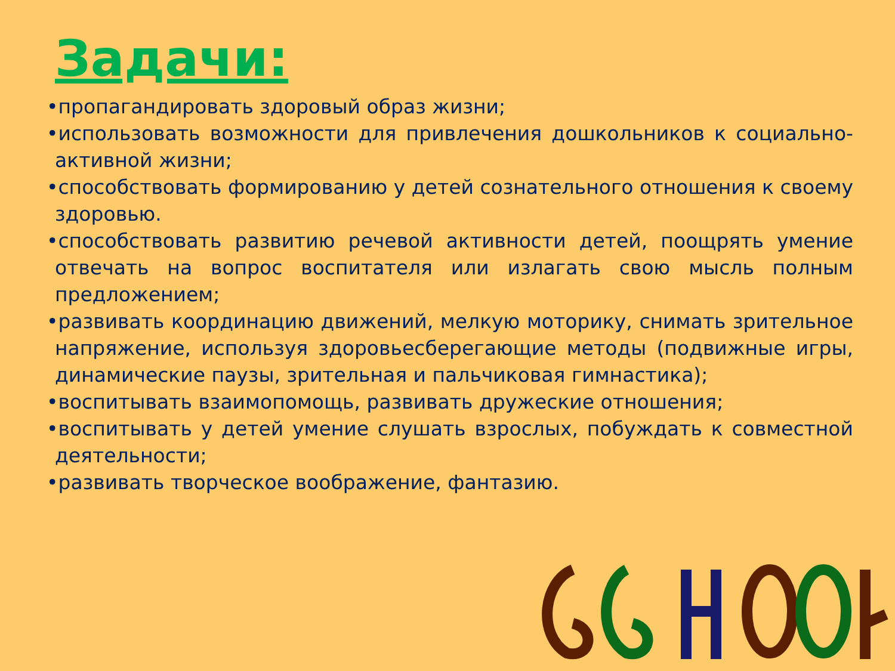Задачи:
•пропагандировать здоровый образ жизни;
•использовать возможности для привлечения дошкольников к социально-активной жизни;
•способствовать формированию у детей сознательного отношения к своему здоровью.
•способствовать развитию речевой активности детей, поощрять умение отвечать на вопрос воспитателя или излагать свою мысль полным предложением;
•развивать координацию движений, мелкую моторику, снимать зрительное напряжение, используя здоровьесберегающие методы (подвижные игры, динамические паузы, зрительная и пальчиковая гимнастика);
•воспитывать взаимопомощь, развивать дружеские отношения;
•воспитывать у детей умение слушать взрослых, побуждать к совместной деятельности;
•развивать творческое воображение, фантазию.